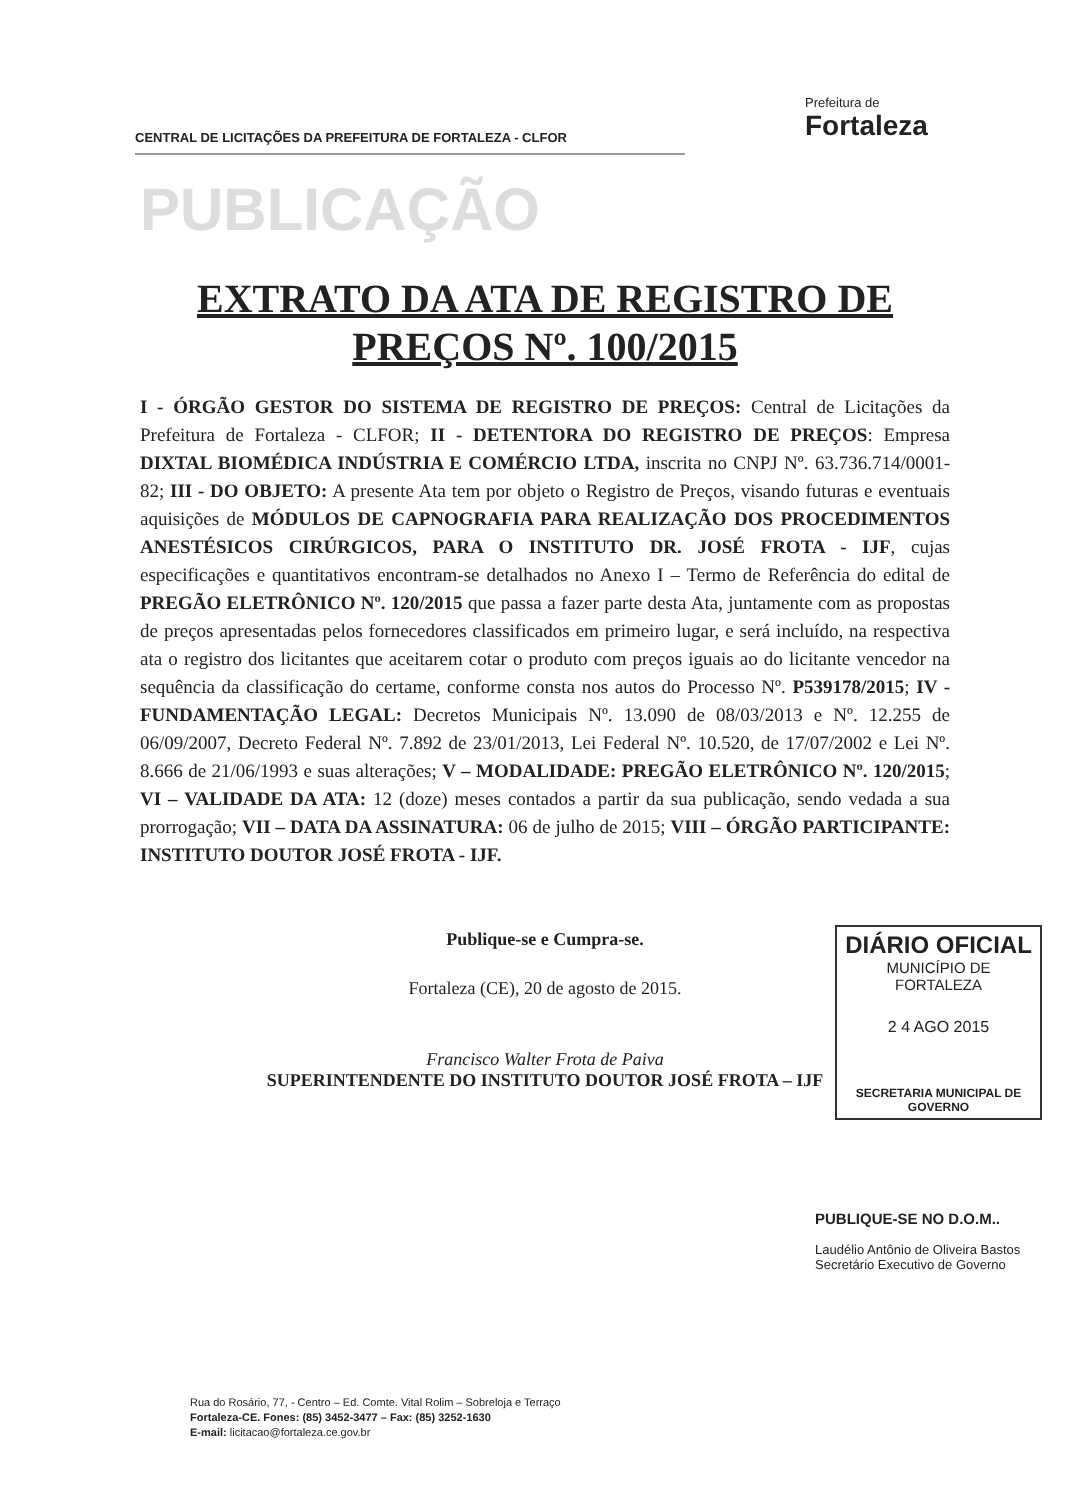CENTRAL DE LICITAÇÕES DA PREFEITURA DE FORTALEZA - CLFOR
Prefeitura de
Fortaleza
PUBLICAÇÃO
EXTRATO DA ATA DE REGISTRO DE PREÇOS Nº. 100/2015
I - ÓRGÃO GESTOR DO SISTEMA DE REGISTRO DE PREÇOS: Central de Licitações da Prefeitura de Fortaleza - CLFOR; II - DETENTORA DO REGISTRO DE PREÇOS: Empresa DIXTAL BIOMÉDICA INDÚSTRIA E COMÉRCIO LTDA, inscrita no CNPJ Nº. 63.736.714/0001-82; III - DO OBJETO: A presente Ata tem por objeto o Registro de Preços, visando futuras e eventuais aquisições de MÓDULOS DE CAPNOGRAFIA PARA REALIZAÇÃO DOS PROCEDIMENTOS ANESTÉSICOS CIRÚRGICOS, PARA O INSTITUTO DR. JOSÉ FROTA - IJF, cujas especificações e quantitativos encontram-se detalhados no Anexo I – Termo de Referência do edital de PREGÃO ELETRÔNICO Nº. 120/2015 que passa a fazer parte desta Ata, juntamente com as propostas de preços apresentadas pelos fornecedores classificados em primeiro lugar, e será incluído, na respectiva ata o registro dos licitantes que aceitarem cotar o produto com preços iguais ao do licitante vencedor na sequência da classificação do certame, conforme consta nos autos do Processo Nº. P539178/2015; IV - FUNDAMENTAÇÃO LEGAL: Decretos Municipais Nº. 13.090 de 08/03/2013 e Nº. 12.255 de 06/09/2007, Decreto Federal Nº. 7.892 de 23/01/2013, Lei Federal Nº. 10.520, de 17/07/2002 e Lei Nº. 8.666 de 21/06/1993 e suas alterações; V – MODALIDADE: PREGÃO ELETRÔNICO Nº. 120/2015; VI – VALIDADE DA ATA: 12 (doze) meses contados a partir da sua publicação, sendo vedada a sua prorrogação; VII – DATA DA ASSINATURA: 06 de julho de 2015; VIII – ÓRGÃO PARTICIPANTE: INSTITUTO DOUTOR JOSÉ FROTA - IJF.
Publique-se e Cumpra-se.
Fortaleza (CE), 20 de agosto de 2015.
Francisco Walter Frota de Paiva
SUPERINTENDENTE DO INSTITUTO DOUTOR JOSÉ FROTA – IJF
DIÁRIO OFICIAL
MUNICÍPIO DE FORTALEZA
2 4 AGO 2015
SECRETARIA MUNICIPAL DE GOVERNO
PUBLIQUE-SE NO D.O.M..
Laudélio Antônio de Oliveira Bastos
Secretário Executivo de Governo
Rua do Rosário, 77, - Centro – Ed. Comte. Vital Rolim – Sobreloja e Terraço
Fortaleza-CE. Fones: (85) 3452-3477 – Fax: (85) 3252-1630
E-mail: licitacao@fortaleza.ce.gov.br